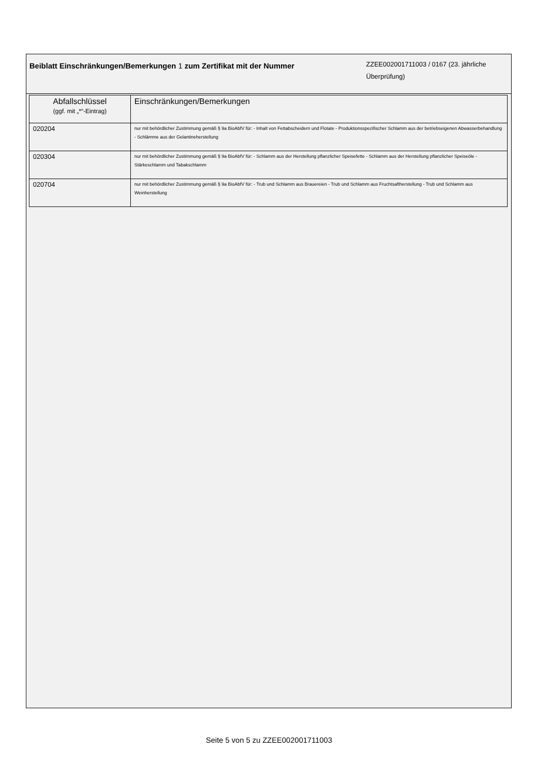Beiblatt Einschränkungen/Bemerkungen 1 zum Zertifikat mit der Nummer
ZZEE002001711003 / 0167 (23. jährliche Überprüfung)
| Abfallschlüssel (ggf. mit „*“-Eintrag) | Einschränkungen/Bemerkungen |
| --- | --- |
| 020204 | nur mit behördlicher Zustimmung gemäß § 9a BioAbfV für: - Inhalt von Fettabscheidern und Flotate - Produktionsspezifischer Schlamm aus der betriebseigenen Abwasserbehandlung - Schlämme aus der Gelantineherstellung |
| 020304 | nur mit behördlicher Zustimmung gemäß § 9a BioAbfV für: - Schlamm aus der Herstellung pflanzlicher Speisefette - Schlamm aus der Herstellung pflanzlicher Speiseöle - Stärkeschlamm und Tabakschlamm |
| 020704 | nur mit behördlicher Zustimmung gemäß § 9a BioAbfV für: - Trub und Schlamm aus Brauereien - Trub und Schlamm aus Fruchtsaftherstellung - Trub und Schlamm aus Weinherstellung |
Seite 5 von 5 zu ZZEE002001711003